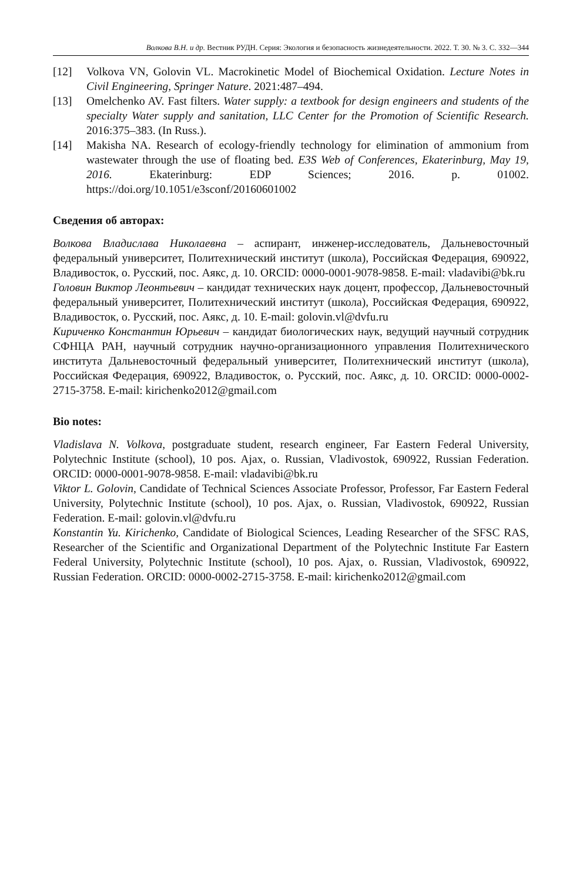Волкова В.Н. и др. Вестник РУДН. Серия: Экология и безопасность жизнедеятельности. 2022. Т. 30. № 3. С. 332—344
[12] Volkova VN, Golovin VL. Macrokinetic Model of Biochemical Oxidation. Lecture Notes in Civil Engineering, Springer Nature. 2021:487–494.
[13] Omelchenko AV. Fast filters. Water supply: a textbook for design engineers and students of the specialty Water supply and sanitation, LLC Center for the Promotion of Scientific Research. 2016:375–383. (In Russ.).
[14] Makisha NA. Research of ecology-friendly technology for elimination of ammonium from wastewater through the use of floating bed. E3S Web of Conferences, Ekaterinburg, May 19, 2016. Ekaterinburg: EDP Sciences; 2016. p. 01002. https://doi.org/10.1051/e3sconf/20160601002
Сведения об авторах:
Волкова Владислава Николаевна – аспирант, инженер-исследователь, Дальневосточный федеральный университет, Политехнический институт (школа), Российская Федерация, 690922, Владивосток, о. Русский, пос. Аякс, д. 10. ORCID: 0000-0001-9078-9858. E-mail: vladavibi@bk.ru
Головин Виктор Леонтьевич – кандидат технических наук доцент, профессор, Дальневосточный федеральный университет, Политехнический институт (школа), Российская Федерация, 690922, Владивосток, о. Русский, пос. Аякс, д. 10. E-mail: golovin.vl@dvfu.ru
Кириченко Константин Юрьевич – кандидат биологических наук, ведущий научный сотрудник СФНЦА РАН, научный сотрудник научно-организационного управления Политехнического института Дальневосточный федеральный университет, Политехнический институт (школа), Российская Федерация, 690922, Владивосток, о. Русский, пос. Аякс, д. 10. ORCID: 0000-0002-2715-3758. E-mail: kirichenko2012@gmail.com
Bio notes:
Vladislava N. Volkova, postgraduate student, research engineer, Far Eastern Federal University, Polytechnic Institute (school), 10 pos. Ajax, o. Russian, Vladivostok, 690922, Russian Federation. ORCID: 0000-0001-9078-9858. E-mail: vladavibi@bk.ru
Viktor L. Golovin, Candidate of Technical Sciences Associate Professor, Professor, Far Eastern Federal University, Polytechnic Institute (school), 10 pos. Ajax, o. Russian, Vladivostok, 690922, Russian Federation. E-mail: golovin.vl@dvfu.ru
Konstantin Yu. Kirichenko, Candidate of Biological Sciences, Leading Researcher of the SFSC RAS, Researcher of the Scientific and Organizational Department of the Polytechnic Institute Far Eastern Federal University, Polytechnic Institute (school), 10 pos. Ajax, o. Russian, Vladivostok, 690922, Russian Federation. ORCID: 0000-0002-2715-3758. E-mail: kirichenko2012@gmail.com